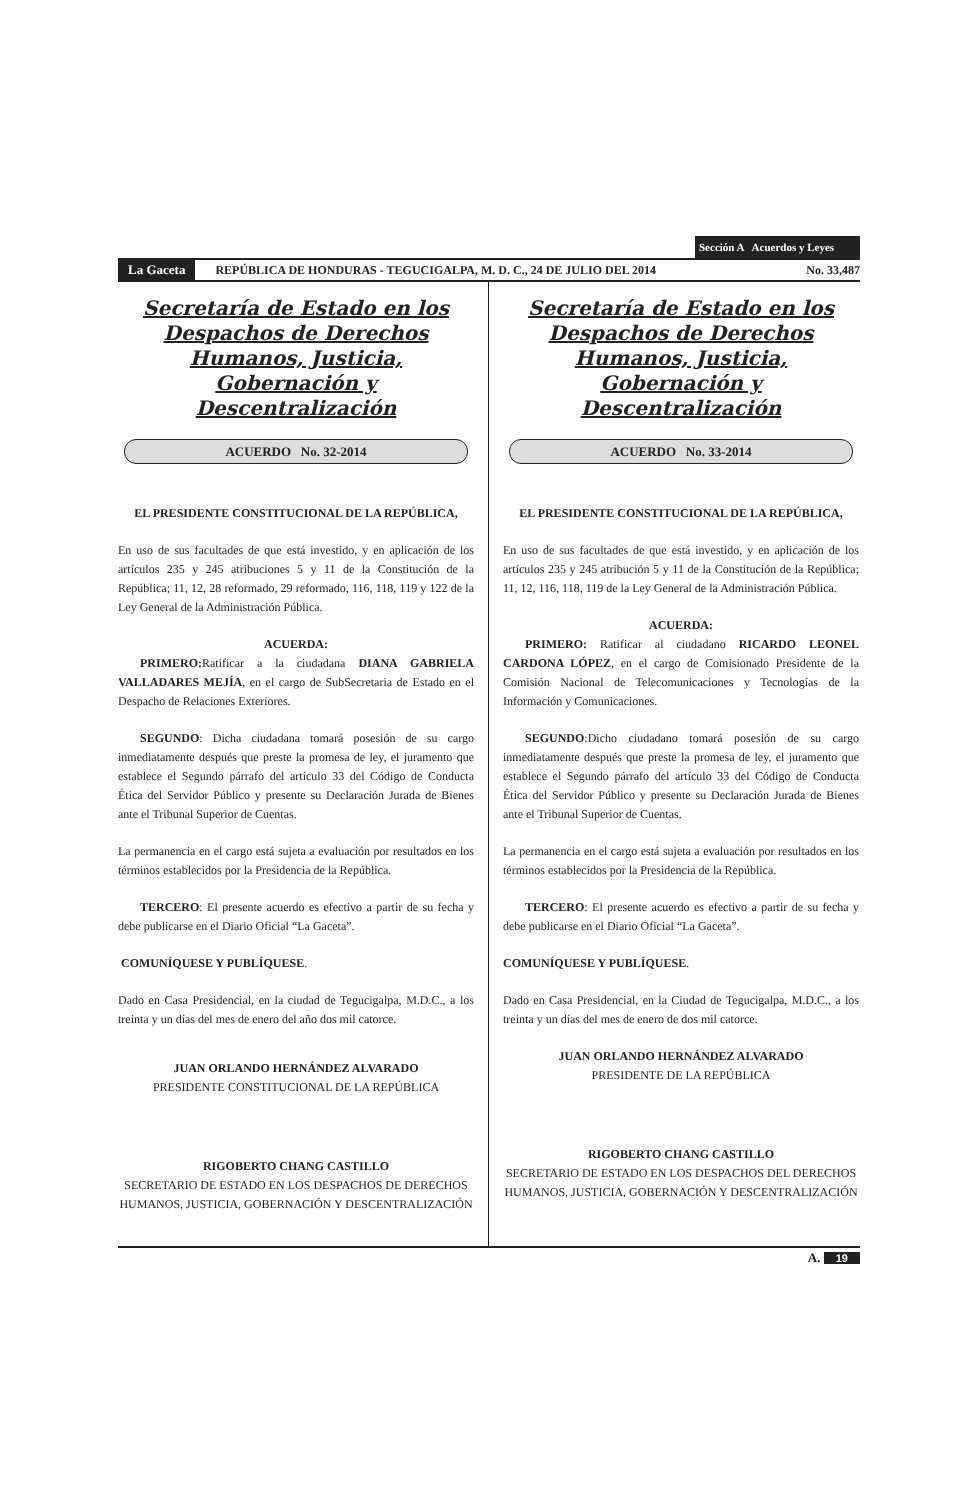Sección A Acuerdos y Leyes
La Gaceta REPÚBLICA DE HONDURAS - TEGUCIGALPA, M. D. C., 24 DE JULIO DEL 2014 No. 33,487
Secretaría de Estado en los Despachos de Derechos Humanos, Justicia, Gobernación y Descentralización
ACUERDO No. 32-2014
EL PRESIDENTE CONSTITUCIONAL DE LA REPÚBLICA,
En uso de sus facultades de que está investido, y en aplicación de los artículos 235 y 245 atribuciones 5 y 11 de la Constitución de la República; 11, 12, 28 reformado, 29 reformado, 116, 118, 119 y 122 de la Ley General de la Administración Pública.
ACUERDA:
PRIMERO: Ratificar a la ciudadana DIANA GABRIELA VALLADARES MEJÍA, en el cargo de SubSecretaria de Estado en el Despacho de Relaciones Exteriores.
SEGUNDO: Dicha ciudadana tomará posesión de su cargo inmediatamente después que preste la promesa de ley, el juramento que establece el Segundo párrafo del artículo 33 del Código de Conducta Ética del Servidor Público y presente su Declaración Jurada de Bienes ante el Tribunal Superior de Cuentas.
La permanencia en el cargo está sujeta a evaluación por resultados en los términos establecidos por la Presidencia de la República.
TERCERO: El presente acuerdo es efectivo a partir de su fecha y debe publicarse en el Diario Oficial “La Gaceta”.
COMUNÍQUESE Y PUBLÍQUESE.
Dado en Casa Presidencial, en la ciudad de Tegucigalpa, M.D.C., a los treinta y un días del mes de enero del año dos mil catorce.
JUAN ORLANDO HERNÁNDEZ ALVARADO
PRESIDENTE CONSTITUCIONAL DE LA REPÚBLICA
RIGOBERTO CHANG CASTILLO
SECRETARIO DE ESTADO EN LOS DESPACHOS DE DERECHOS HUMANOS, JUSTICIA, GOBERNACIÓN Y DESCENTRALIZACIÓN
Secretaría de Estado en los Despachos de Derechos Humanos, Justicia, Gobernación y Descentralización
ACUERDO No. 33-2014
EL PRESIDENTE CONSTITUCIONAL DE LA REPÚBLICA,
En uso de sus facultades de que está investido, y en aplicación de los artículos 235 y 245 atribución 5 y 11 de la Constitución de la República; 11, 12, 116, 118, 119 de la Ley General de la Administración Pública.
ACUERDA:
PRIMERO: Ratificar al ciudadano RICARDO LEONEL CARDONA LÓPEZ, en el cargo de Comisionado Presidente de la Comisión Nacional de Telecomunicaciones y Tecnologías de la Información y Comunicaciones.
SEGUNDO:Dicho ciudadano tomará posesión de su cargo inmediatamente después que preste la promesa de ley, el juramento que establece el Segundo párrafo del artículo 33 del Código de Conducta Ética del Servidor Público y presente su Declaración Jurada de Bienes ante el Tribunal Superior de Cuentas.
La permanencia en el cargo está sujeta a evaluación por resultados en los términos establecidos por la Presidencia de la República.
TERCERO: El presente acuerdo es efectivo a partir de su fecha y debe publicarse en el Diario Oficial “La Gaceta”.
COMUNÍQUESE Y PUBLÍQUESE.
Dado en Casa Presidencial, en la Ciudad de Tegucigalpa, M.D.C., a los treinta y un días del mes de enero de dos mil catorce.
JUAN ORLANDO HERNÁNDEZ ALVARADO
PRESIDENTE DE LA REPÚBLICA
RIGOBERTO CHANG CASTILLO
SECRETARIO DE ESTADO EN LOS DESPACHOS DEL DERECHOS HUMANOS, JUSTICIA, GOBERNACIÓN Y DESCENTRALIZACIÓN
A. 19